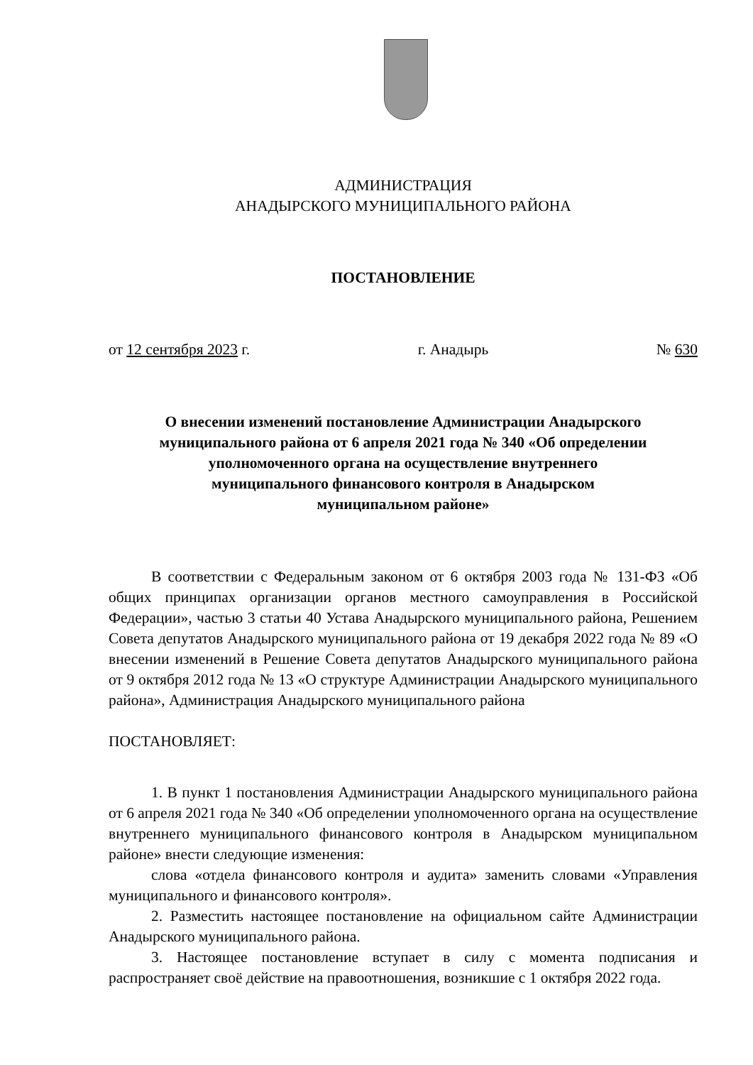АДМИНИСТРАЦИЯ
АНАДЫРСКОГО МУНИЦИПАЛЬНОГО РАЙОНА
ПОСТАНОВЛЕНИЕ
от 12 сентября 2023 г. г. Анадырь № 630
О внесении изменений постановление Администрации Анадырского муниципального района от 6 апреля 2021 года № 340 «Об определении уполномоченного органа на осуществление внутреннего муниципального финансового контроля в Анадырском муниципальном районе»
В соответствии с Федеральным законом от 6 октября 2003 года № 131-ФЗ «Об общих принципах организации органов местного самоуправления в Российской Федерации», частью 3 статьи 40 Устава Анадырского муниципального района, Решением Совета депутатов Анадырского муниципального района от 19 декабря 2022 года № 89 «О внесении изменений в Решение Совета депутатов Анадырского муниципального района от 9 октября 2012 года № 13 «О структуре Администрации Анадырского муниципального района», Администрация Анадырского муниципального района
ПОСТАНОВЛЯЕТ:
1. В пункт 1 постановления Администрации Анадырского муниципального района от 6 апреля 2021 года № 340 «Об определении уполномоченного органа на осуществление внутреннего муниципального финансового контроля в Анадырском муниципальном районе» внести следующие изменения:
слова «отдела финансового контроля и аудита» заменить словами «Управления муниципального и финансового контроля».
2. Разместить настоящее постановление на официальном сайте Администрации Анадырского муниципального района.
3. Настоящее постановление вступает в силу с момента подписания и распространяет своё действие на правоотношения, возникшие с 1 октября 2022 года.